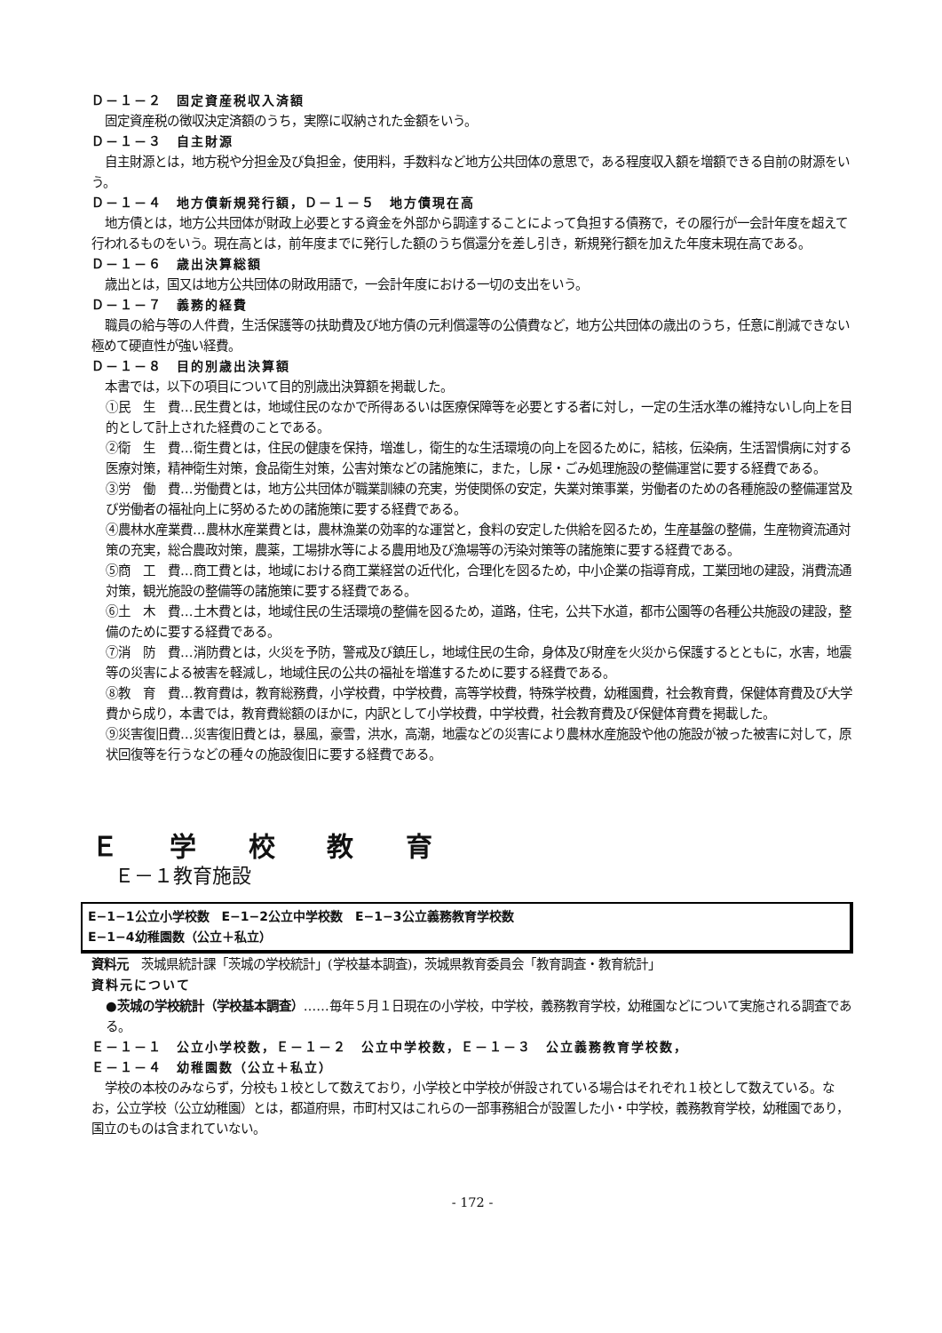Ｄ－１－２　固定資産税収入済額
固定資産税の徴収決定済額のうち，実際に収納された金額をいう。
Ｄ－１－３　自主財源
自主財源とは，地方税や分担金及び負担金，使用料，手数料など地方公共団体の意思で，ある程度収入額を増額できる自前の財源をいう。
Ｄ－１－４　地方債新規発行額，Ｄ－１－５　地方債現在高
地方債とは，地方公共団体が財政上必要とする資金を外部から調達することによって負担する債務で，その履行が一会計年度を超えて行われるものをいう。現在高とは，前年度までに発行した額のうち償還分を差し引き，新規発行額を加えた年度末現在高である。
Ｄ－１－６　歳出決算総額
歳出とは，国又は地方公共団体の財政用語で，一会計年度における一切の支出をいう。
Ｄ－１－７　義務的経費
職員の給与等の人件費，生活保護等の扶助費及び地方債の元利償還等の公債費など，地方公共団体の歳出のうち，任意に削減できない極めて硬直性が強い経費。
Ｄ－１－８　目的別歳出決算額
本書では，以下の項目について目的別歳出決算額を掲載した。
①民　生　費…民生費とは，地域住民のなかで所得あるいは医療保障等を必要とする者に対し，一定の生活水準の維持ないし向上を目的として計上された経費のことである。
②衛　生　費…衛生費とは，住民の健康を保持，増進し，衛生的な生活環境の向上を図るために，結核，伝染病，生活習慣病に対する医療対策，精神衛生対策，食品衛生対策，公害対策などの諸施策に，また，し尿・ごみ処理施設の整備運営に要する経費である。
③労　働　費…労働費とは，地方公共団体が職業訓練の充実，労使関係の安定，失業対策事業，労働者のための各種施設の整備運営及び労働者の福祉向上に努めるための諸施策に要する経費である。
④農林水産業費…農林水産業費とは，農林漁業の効率的な運営と，食料の安定した供給を図るため，生産基盤の整備，生産物資流通対策の充実，総合農政対策，農薬，工場排水等による農用地及び漁場等の汚染対策等の諸施策に要する経費である。
⑤商　工　費…商工費とは，地域における商工業経営の近代化，合理化を図るため，中小企業の指導育成，工業団地の建設，消費流通対策，観光施設の整備等の諸施策に要する経費である。
⑥土　木　費…土木費とは，地域住民の生活環境の整備を図るため，道路，住宅，公共下水道，都市公園等の各種公共施設の建設，整備のために要する経費である。
⑦消　防　費…消防費とは，火災を予防，警戒及び鎮圧し，地域住民の生命，身体及び財産を火災から保護するとともに，水害，地震等の災害による被害を軽減し，地域住民の公共の福祉を増進するために要する経費である。
⑧教　育　費…教育費は，教育総務費，小学校費，中学校費，高等学校費，特殊学校費，幼稚園費，社会教育費，保健体育費及び大学費から成り，本書では，教育費総額のほかに，内訳として小学校費，中学校費，社会教育費及び保健体育費を掲載した。
⑨災害復旧費…災害復旧費とは，暴風，豪雪，洪水，高潮，地震などの災害により農林水産施設や他の施設が被った被害に対して，原状回復等を行うなどの種々の施設復旧に要する経費である。
Ｅ 学 校 教 育
Ｅ－１教育施設
E−1−1公立小学校数　E−1−2公立中学校数　E−1−3公立義務教育学校数
E−1−4幼稚園数（公立＋私立）
資料元　茨城県統計課「茨城の学校統計」(学校基本調査)，茨城県教育委員会「教育調査・教育統計」
資料元について
●茨城の学校統計（学校基本調査）……毎年５月１日現在の小学校，中学校，義務教育学校，幼稚園などについて実施される調査である。
Ｅ－１－１　公立小学校数，Ｅ－１－２　公立中学校数，Ｅ－１－３　公立義務教育学校数，
Ｅ－１－４　幼稚園数（公立＋私立）
学校の本校のみならず，分校も１校として数えており，小学校と中学校が併設されている場合はそれぞれ１校として数えている。なお，公立学校（公立幼稚園）とは，都道府県，市町村又はこれらの一部事務組合が設置した小・中学校，義務教育学校，幼稚園であり，国立のものは含まれていない。
- 172 -